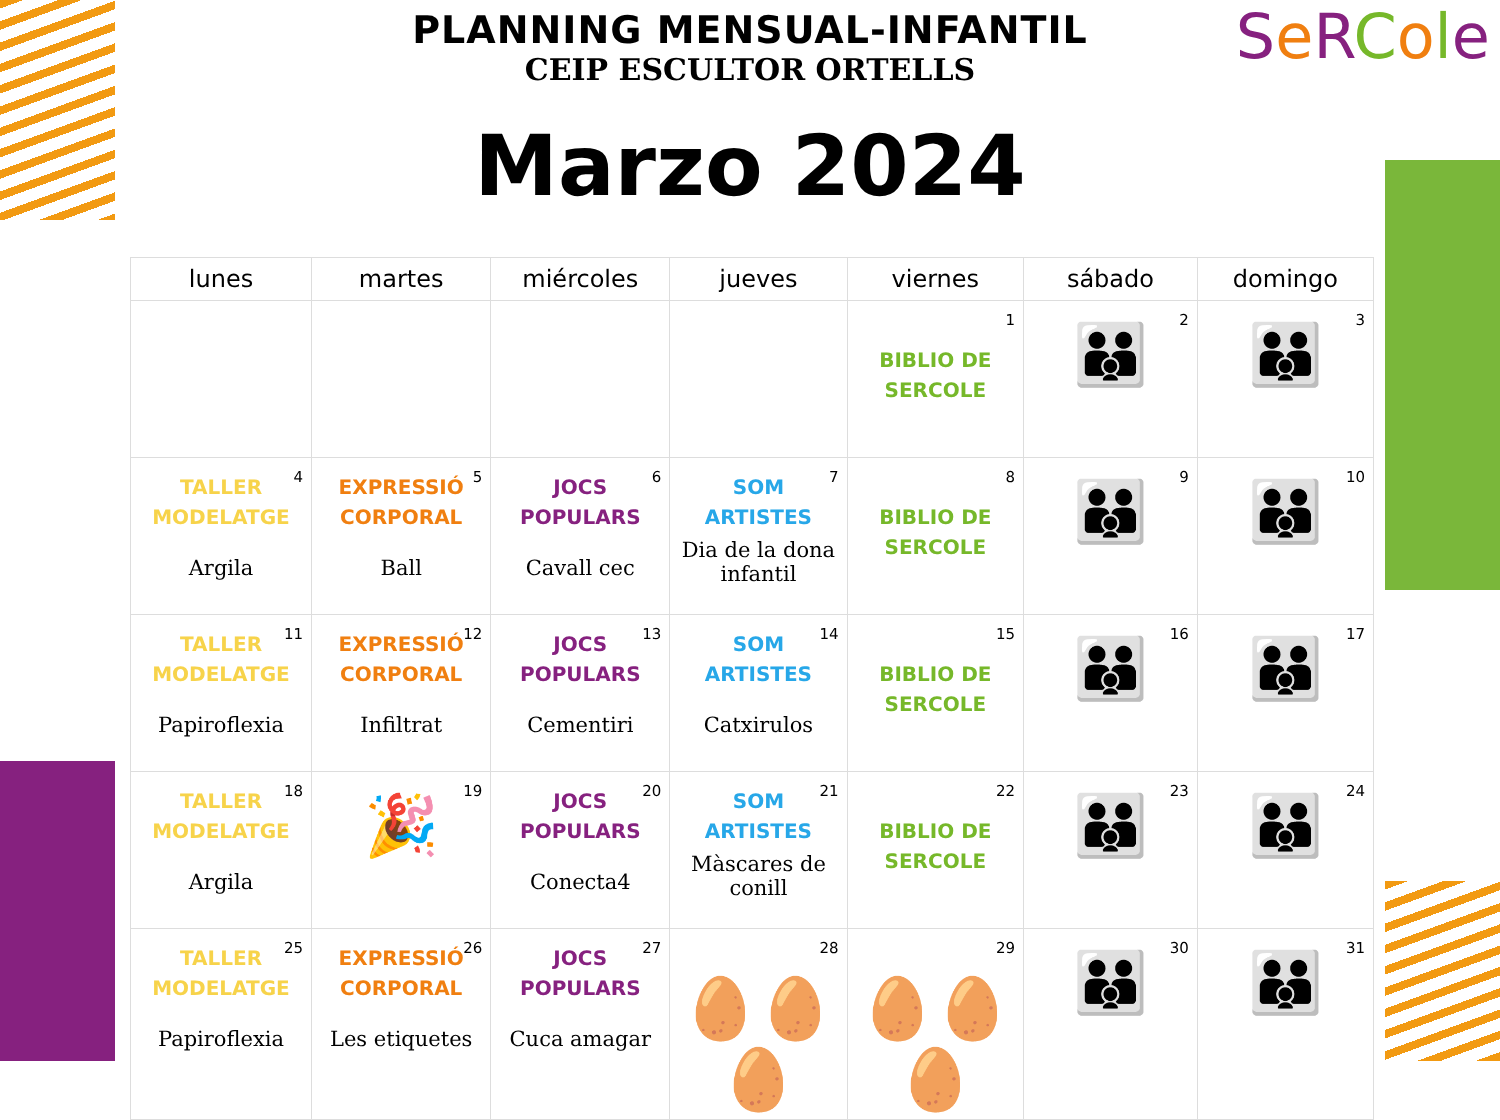PLANNING MENSUAL-INFANTIL
CEIP ESCULTOR ORTELLS
SeRCole
Marzo 2024
| lunes | martes | miércoles | jueves | viernes | sábado | domingo |
| --- | --- | --- | --- | --- | --- | --- |
| | | | | 1 BIBLIO DE SERCOLE | 2 👪 | 3 👪 |
| 4 TALLER MODELATGE Argila | 5 EXPRESSIÓ CORPORAL Ball | 6 JOCS POPULARS Cavall cec | 7 SOM ARTISTES Dia de la dona infantil | 8 BIBLIO DE SERCOLE | 9 👪 | 10 👪 |
| 11 TALLER MODELATGE Papiroflexia | 12 EXPRESSIÓ CORPORAL Infiltrat | 13 JOCS POPULARS Cementiri | 14 SOM ARTISTES Catxirulos | 15 BIBLIO DE SERCOLE | 16 👪 | 17 👪 |
| 18 TALLER MODELATGE Argila | 19 🎉 | 20 JOCS POPULARS Conecta4 | 21 SOM ARTISTES Màscares de conill | 22 BIBLIO DE SERCOLE | 23 👪 | 24 👪 |
| 25 TALLER MODELATGE Papiroflexia | 26 EXPRESSIÓ CORPORAL Les etiquetes | 27 JOCS POPULARS Cuca amagar | 28 🥚🥚🥚 | 29 🥚🥚🥚 | 30 👪 | 31 👪 |